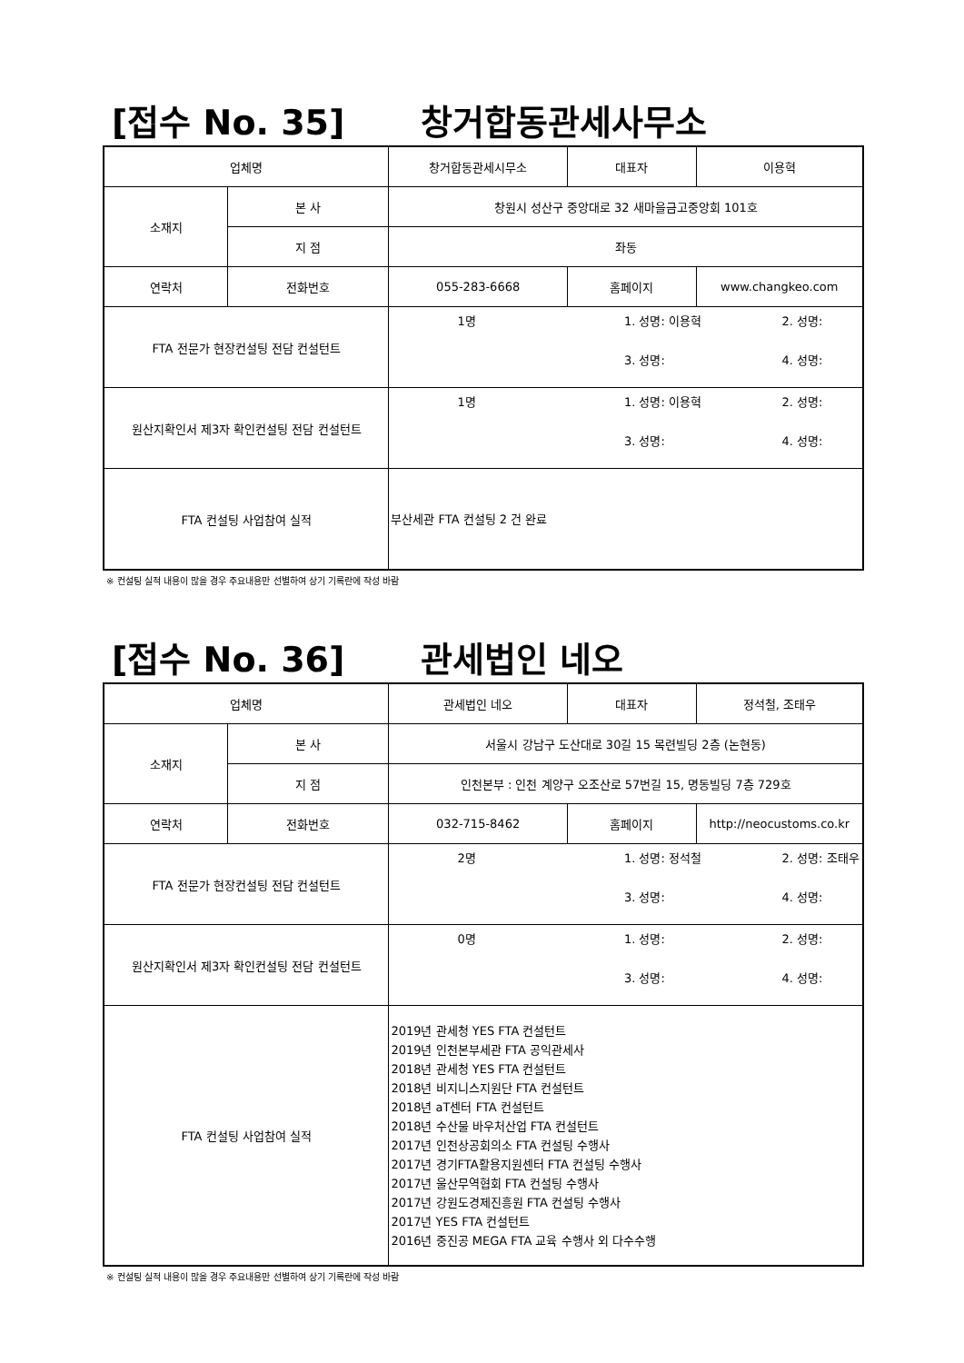[접수 No. 35] 창거합동관세사무소
| 업체명 | | 창거합동관세시무소 | 대표자 | 이용혁 |
| 소재지 | 본 사 | 창원시 성산구 중앙대로 32 새마을금고중앙회 101호 | | |
| | 지 점 | 좌동 | | |
| 연락처 | 전화번호 | 055-283-6668 | 홈페이지 | www.changkeo.com |
| FTA 전문가 현장컨설팅 전담 컨설턴트 | | 1명 1. 성명: 이용혁 2. 성명: 3. 성명: 4. 성명: | | |
| 원산지확인서 제3자 확인컨설팅 전담 컨설턴트 | | 1명 1. 성명: 이용혁 2. 성명: 3. 성명: 4. 성명: | | |
| FTA 컨설팅 사업참여 실적 | | 부산세관 FTA 컨설팅 2 건 완료 | | |
※ 컨설팅 실적 내용이 많을 경우 주요내용만 선별하여 상기 기록란에 작성 바람
[접수 No. 36] 관세법인 네오
| 업체명 | | 관세법인 네오 | 대표자 | 정석철, 조태우 |
| 소재지 | 본 사 | 서울시 강남구 도산대로 30길 15 목련빌딩 2층 (논현동) | | |
| | 지 점 | 인천본부 : 인천 계양구 오조산로 57번길 15, 명동빌딩 7층 729호 | | |
| 연락처 | 전화번호 | 032-715-8462 | 홈페이지 | http://neocustoms.co.kr |
| FTA 전문가 현장컨설팅 전담 컨설턴트 | | 2명 1. 성명: 정석철 2. 성명: 조태우 3. 성명: 4. 성명: | | |
| 원산지확인서 제3자 확인컨설팅 전담 컨설턴트 | | 0명 1. 성명: 2. 성명: 3. 성명: 4. 성명: | | |
| FTA 컨설팅 사업참여 실적 | | 2019년 관세청 YES FTA 컨설턴트 2019년 인천본부세관 FTA 공익관세사 2018년 관세청 YES FTA 컨설턴트 2018년 비지니스지원단 FTA 컨설턴트 2018년 aT센터 FTA 컨설턴트 2018년 수산물 바우처산업 FTA 컨설턴트 2017년 인천상공회의소 FTA 컨설팅 수행사 2017년 경기FTA활용지원센터 FTA 컨설팅 수행사 2017년 울산무역협회 FTA 컨설팅 수행사 2017년 강원도경제진흥원 FTA 컨설팅 수행사 2017년 YES FTA 컨설턴트 2016년 중진공 MEGA FTA 교육 수행사 외 다수수행 | | |
※ 컨설팅 실적 내용이 많을 경우 주요내용만 선별하여 상기 기록란에 작성 바람